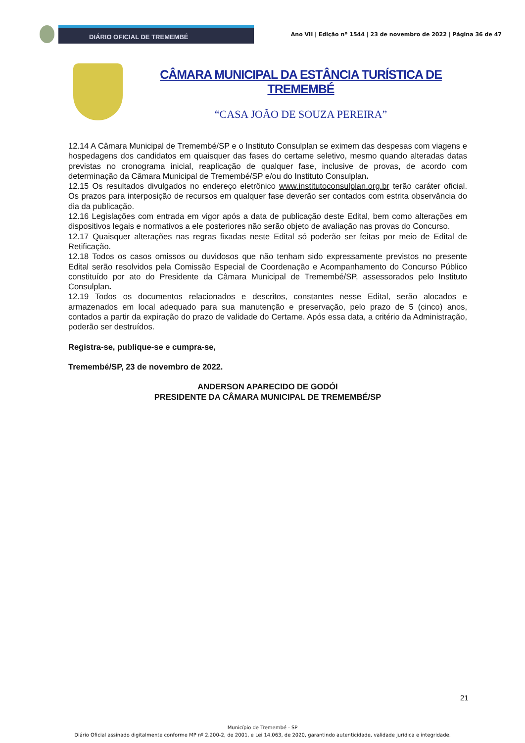DIÁRIO OFICIAL DE TREMEMBÉ
Ano VII | Edição nº 1544 | 23 de novembro de 2022 | Página 36 de 47
CÂMARA MUNICIPAL DA ESTÂNCIA TURÍSTICA DE TREMEMBÉ
“CASA JOÃO DE SOUZA PEREIRA”
12.14 A Câmara Municipal de Tremembé/SP e o Instituto Consulplan se eximem das despesas com viagens e hospedagens dos candidatos em quaisquer das fases do certame seletivo, mesmo quando alteradas datas previstas no cronograma inicial, reaplicação de qualquer fase, inclusive de provas, de acordo com determinação da Câmara Municipal de Tremembé/SP e/ou do Instituto Consulplan.
12.15 Os resultados divulgados no endereço eletrônico www.institutoconsulplan.org.br terão caráter oficial. Os prazos para interposição de recursos em qualquer fase deverão ser contados com estrita observância do dia da publicação.
12.16 Legislações com entrada em vigor após a data de publicação deste Edital, bem como alterações em dispositivos legais e normativos a ele posteriores não serão objeto de avaliação nas provas do Concurso.
12.17 Quaisquer alterações nas regras fixadas neste Edital só poderão ser feitas por meio de Edital de Retificação.
12.18 Todos os casos omissos ou duvidosos que não tenham sido expressamente previstos no presente Edital serão resolvidos pela Comissão Especial de Coordenação e Acompanhamento do Concurso Público constituído por ato do Presidente da Câmara Municipal de Tremembé/SP, assessorados pelo Instituto Consulplan.
12.19 Todos os documentos relacionados e descritos, constantes nesse Edital, serão alocados e armazenados em local adequado para sua manutenção e preservação, pelo prazo de 5 (cinco) anos, contados a partir da expiração do prazo de validade do Certame. Após essa data, a critério da Administração, poderão ser destruídos.
Registra-se, publique-se e cumpra-se,
Tremembé/SP, 23 de novembro de 2022.
ANDERSON APARECIDO DE GODÓI
PRESIDENTE DA CÂMARA MUNICIPAL DE TREMEMBÉ/SP
21
Município de Tremembé - SP
Diário Oficial assinado digitalmente conforme MP nº 2.200-2, de 2001, e Lei 14.063, de 2020, garantindo autenticidade, validade jurídica e integridade.